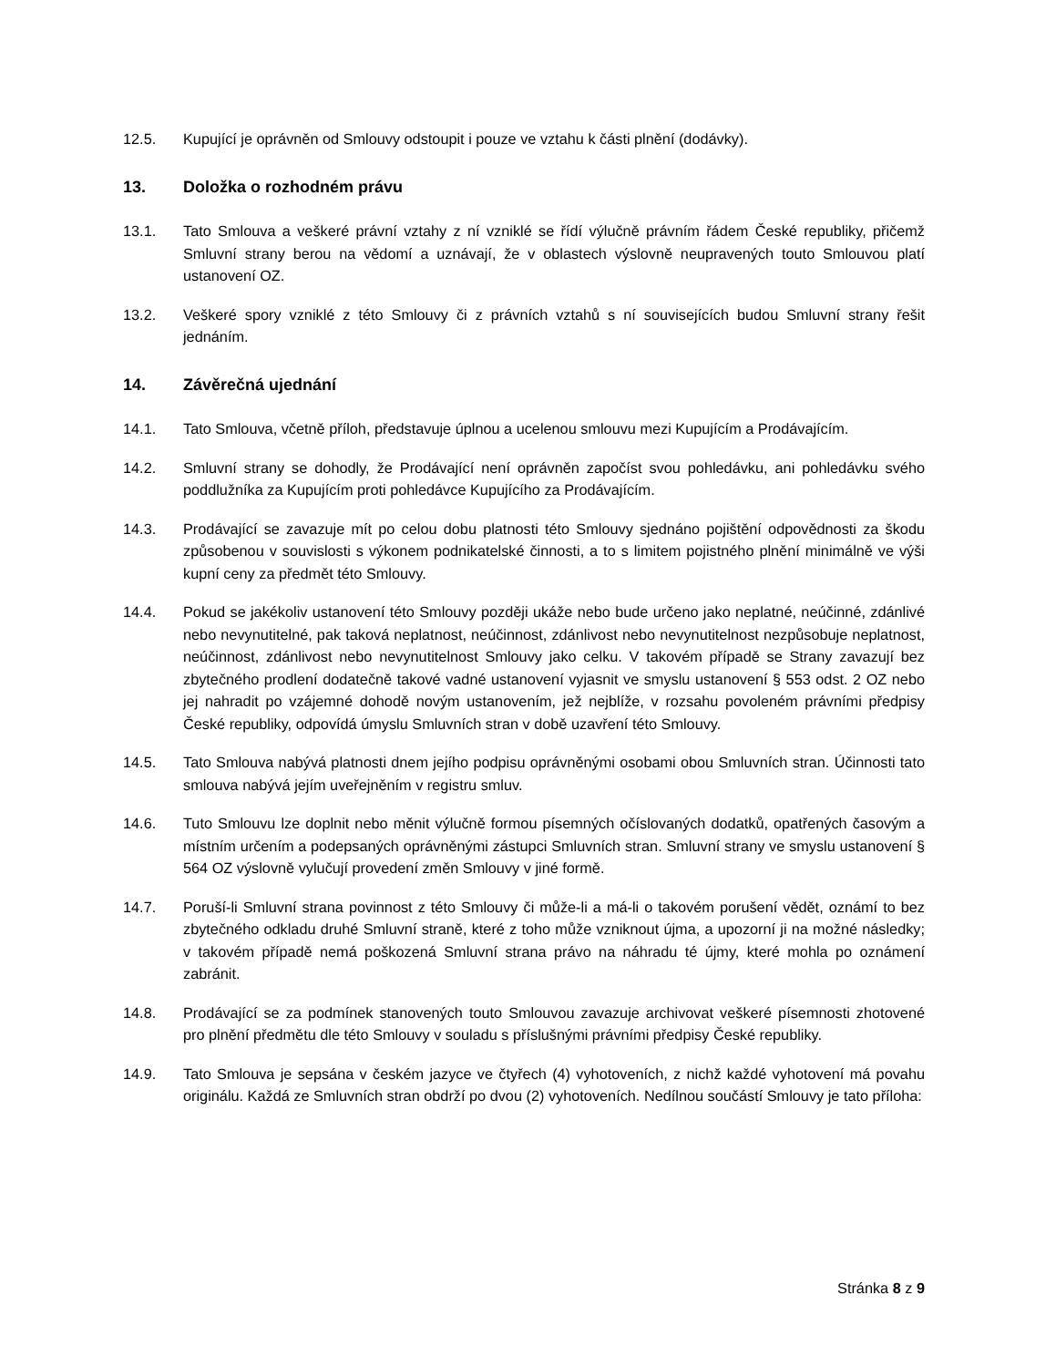12.5. Kupující je oprávněn od Smlouvy odstoupit i pouze ve vztahu k části plnění (dodávky).
13. Doložka o rozhodném právu
13.1. Tato Smlouva a veškeré právní vztahy z ní vzniklé se řídí výlučně právním řádem České republiky, přičemž Smluvní strany berou na vědomí a uznávají, že v oblastech výslovně neupravených touto Smlouvou platí ustanovení OZ.
13.2. Veškeré spory vzniklé z této Smlouvy či z právních vztahů s ní souvisejících budou Smluvní strany řešit jednáním.
14. Závěrečná ujednání
14.1. Tato Smlouva, včetně příloh, představuje úplnou a ucelenou smlouvu mezi Kupujícím a Prodávajícím.
14.2. Smluvní strany se dohodly, že Prodávající není oprávněn započíst svou pohledávku, ani pohledávku svého poddlužníka za Kupujícím proti pohledávce Kupujícího za Prodávajícím.
14.3. Prodávající se zavazuje mít po celou dobu platnosti této Smlouvy sjednáno pojištění odpovědnosti za škodu způsobenou v souvislosti s výkonem podnikatelské činnosti, a to s limitem pojistného plnění minimálně ve výši kupní ceny za předmět této Smlouvy.
14.4. Pokud se jakékoliv ustanovení této Smlouvy později ukáže nebo bude určeno jako neplatné, neúčinné, zdánlivé nebo nevynutitelné, pak taková neplatnost, neúčinnost, zdánlivost nebo nevynutitelnost nezpůsobuje neplatnost, neúčinnost, zdánlivost nebo nevynutitelnost Smlouvy jako celku. V takovém případě se Strany zavazují bez zbytečného prodlení dodatečně takové vadné ustanovení vyjasnit ve smyslu ustanovení § 553 odst. 2 OZ nebo jej nahradit po vzájemné dohodě novým ustanovením, jež nejblíže, v rozsahu povoleném právními předpisy České republiky, odpovídá úmyslu Smluvních stran v době uzavření této Smlouvy.
14.5. Tato Smlouva nabývá platnosti dnem jejího podpisu oprávněnými osobami obou Smluvních stran. Účinnosti tato smlouva nabývá jejím uveřejněním v registru smluv.
14.6. Tuto Smlouvu lze doplnit nebo měnit výlučně formou písemných očíslovaných dodatků, opatřených časovým a místním určením a podepsaných oprávněnými zástupci Smluvních stran. Smluvní strany ve smyslu ustanovení § 564 OZ výslovně vylučují provedení změn Smlouvy v jiné formě.
14.7. Poruší-li Smluvní strana povinnost z této Smlouvy či může-li a má-li o takovém porušení vědět, oznámí to bez zbytečného odkladu druhé Smluvní straně, které z toho může vzniknout újma, a upozorní ji na možné následky; v takovém případě nemá poškozená Smluvní strana právo na náhradu té újmy, které mohla po oznámení zabránit.
14.8. Prodávající se za podmínek stanovených touto Smlouvou zavazuje archivovat veškeré písemnosti zhotovené pro plnění předmětu dle této Smlouvy v souladu s příslušnými právními předpisy České republiky.
14.9. Tato Smlouva je sepsána v českém jazyce ve čtyřech (4) vyhotoveních, z nichž každé vyhotovení má povahu originálu. Každá ze Smluvních stran obdrží po dvou (2) vyhotoveních. Nedílnou součástí Smlouvy je tato příloha:
Stránka 8 z 9